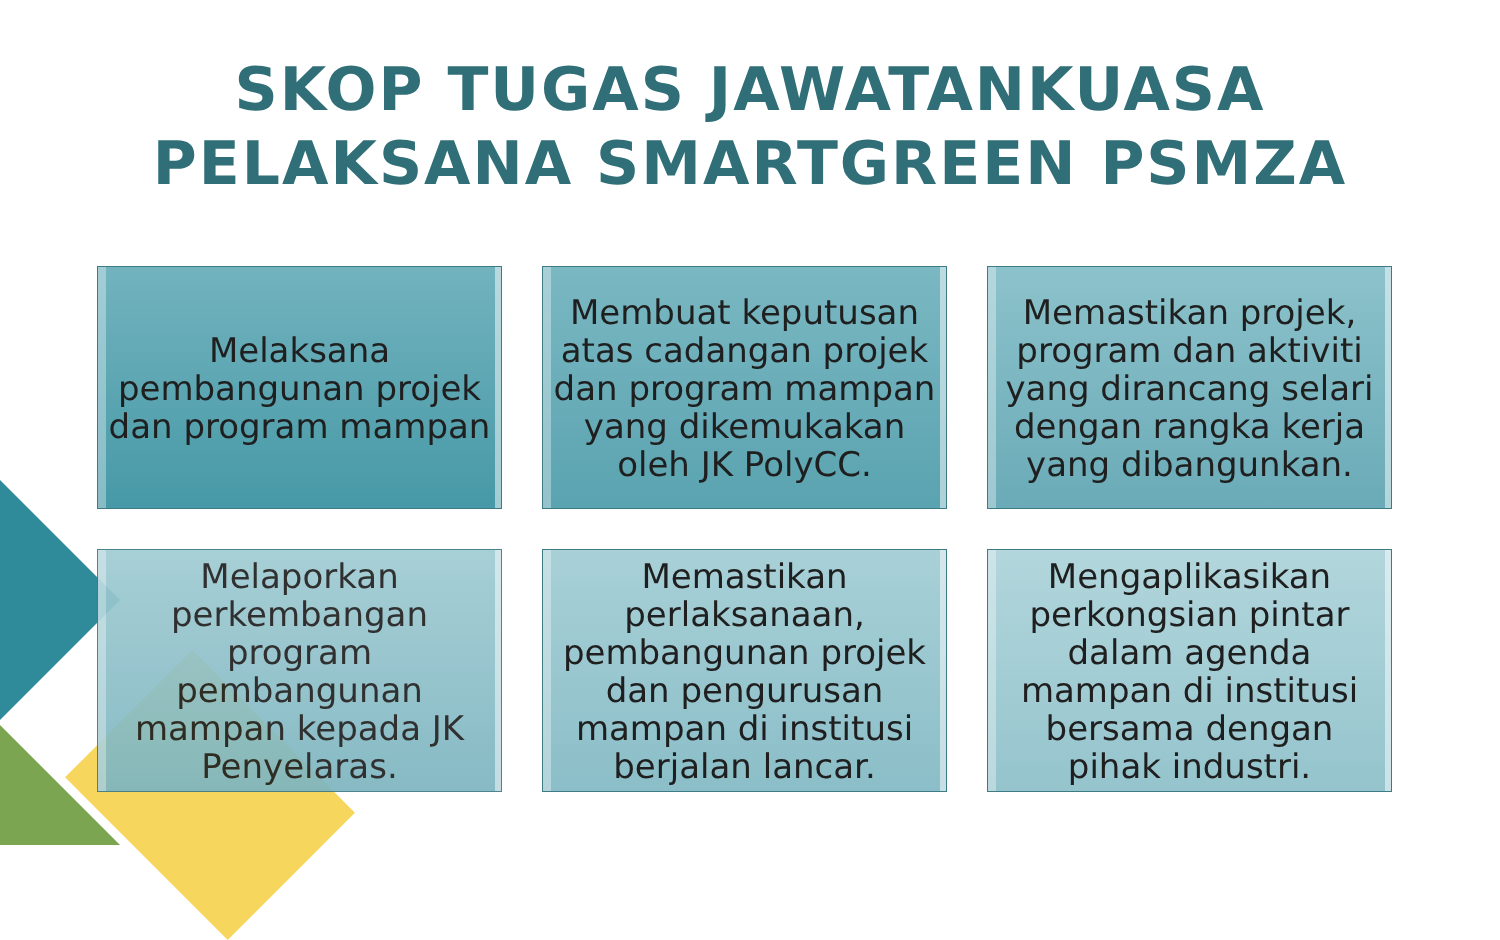SKOP TUGAS JAWATANKUASA
PELAKSANA SMARTGREEN PSMZA
Melaksana pembangunan projek dan program mampan
Membuat keputusan atas cadangan projek dan program mampan yang dikemukakan oleh JK PolyCC.
Memastikan projek, program dan aktiviti yang dirancang selari dengan rangka kerja yang dibangunkan.
Melaporkan perkembangan program pembangunan mampan kepada JK Penyelaras.
Memastikan perlaksanaan, pembangunan projek dan pengurusan mampan di institusi berjalan lancar.
Mengaplikasikan perkongsian pintar dalam agenda mampan di institusi bersama dengan pihak industri.